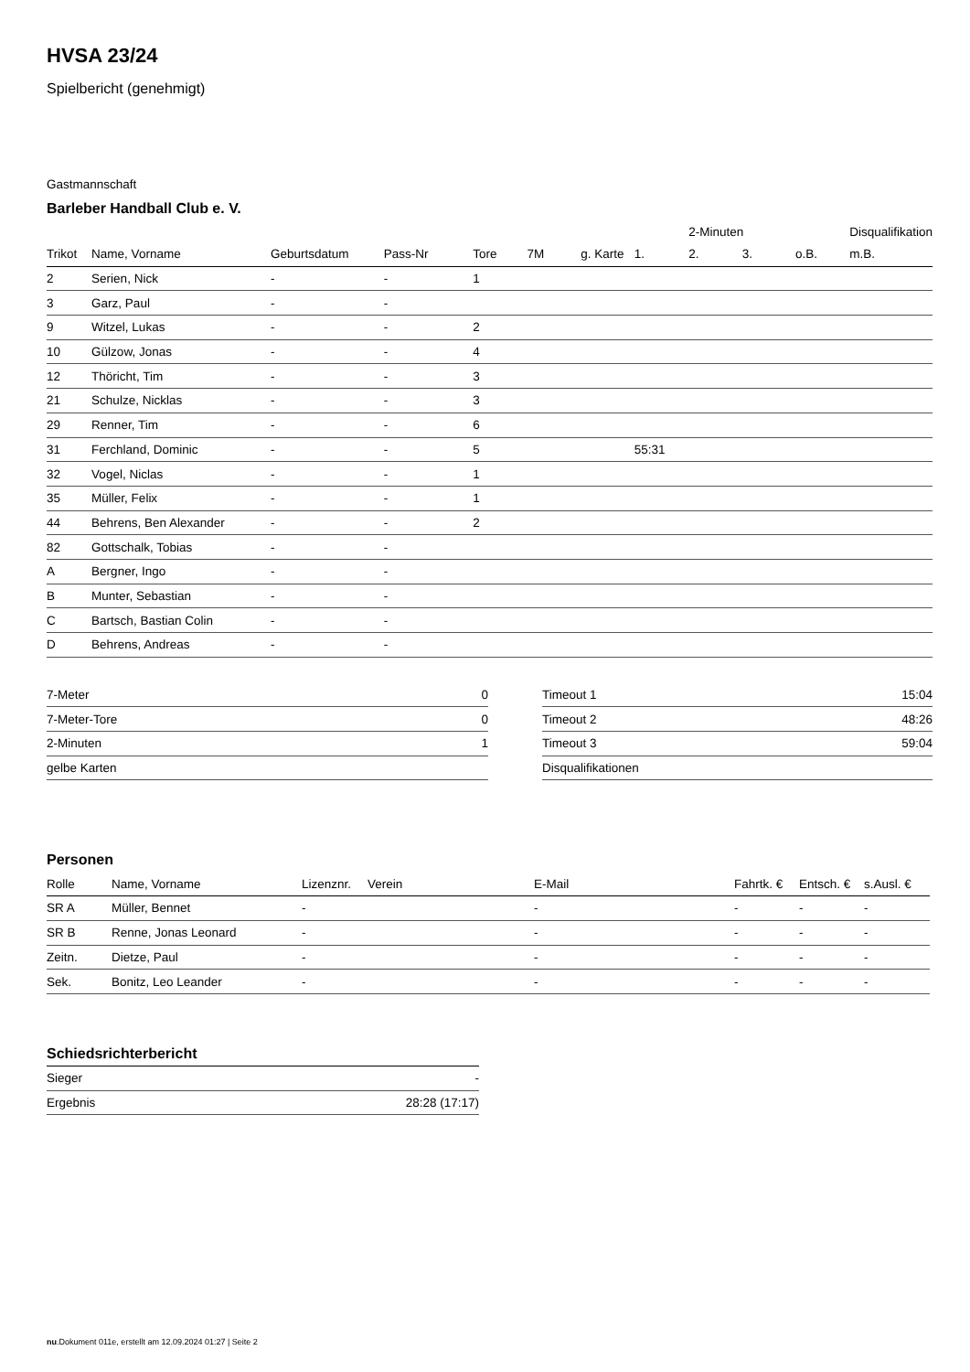HVSA 23/24
Spielbericht (genehmigt)
Gastmannschaft
Barleber Handball Club e. V.
| | | | | | | | | 2-Minuten | | | Disqualifikation |
| --- | --- | --- | --- | --- | --- | --- | --- | --- | --- | --- | --- |
| Trikot | Name, Vorname | Geburtsdatum | Pass-Nr | Tore | 7M | g. Karte | 1. | 2. | 3. | o.B. | m.B. |
| 2 | Serien, Nick | - | - | 1 | | | | | | | |
| 3 | Garz, Paul | - | - | | | | | | | | |
| 9 | Witzel, Lukas | - | - | 2 | | | | | | | |
| 10 | Gülzow, Jonas | - | - | 4 | | | | | | | |
| 12 | Thöricht, Tim | - | - | 3 | | | | | | | |
| 21 | Schulze, Nicklas | - | - | 3 | | | | | | | |
| 29 | Renner, Tim | - | - | 6 | | | | | | | |
| 31 | Ferchland, Dominic | - | - | 5 | | | 55:31 | | | | |
| 32 | Vogel, Niclas | - | - | 1 | | | | | | | |
| 35 | Müller, Felix | - | - | 1 | | | | | | | |
| 44 | Behrens, Ben Alexander | - | - | 2 | | | | | | | |
| 82 | Gottschalk, Tobias | - | - | | | | | | | | |
| A | Bergner, Ingo | - | - | | | | | | | | |
| B | Munter, Sebastian | - | - | | | | | | | | |
| C | Bartsch, Bastian Colin | - | - | | | | | | | | |
| D | Behrens, Andreas | - | - | | | | | | | | |
| 7-Meter | 0 |
| 7-Meter-Tore | 0 |
| 2-Minuten | 1 |
| gelbe Karten | |
| Timeout 1 | 15:04 |
| Timeout 2 | 48:26 |
| Timeout 3 | 59:04 |
| Disqualifikationen | |
Personen
| Rolle | Name, Vorname | Lizenznr. | Verein | E-Mail | Fahrtk. € | Entsch. € | s.Ausl. € |
| --- | --- | --- | --- | --- | --- | --- | --- |
| SR A | Müller, Bennet | - | | - | - | - | - |
| SR B | Renne, Jonas Leonard | - | | - | - | - | - |
| Zeitn. | Dietze, Paul | - | | - | - | - | - |
| Sek. | Bonitz, Leo Leander | - | | - | - | - | - |
Schiedsrichterbericht
| Sieger | - |
| Ergebnis | 28:28 (17:17) |
nu.Dokument 011e, erstellt am 12.09.2024 01:27 | Seite 2